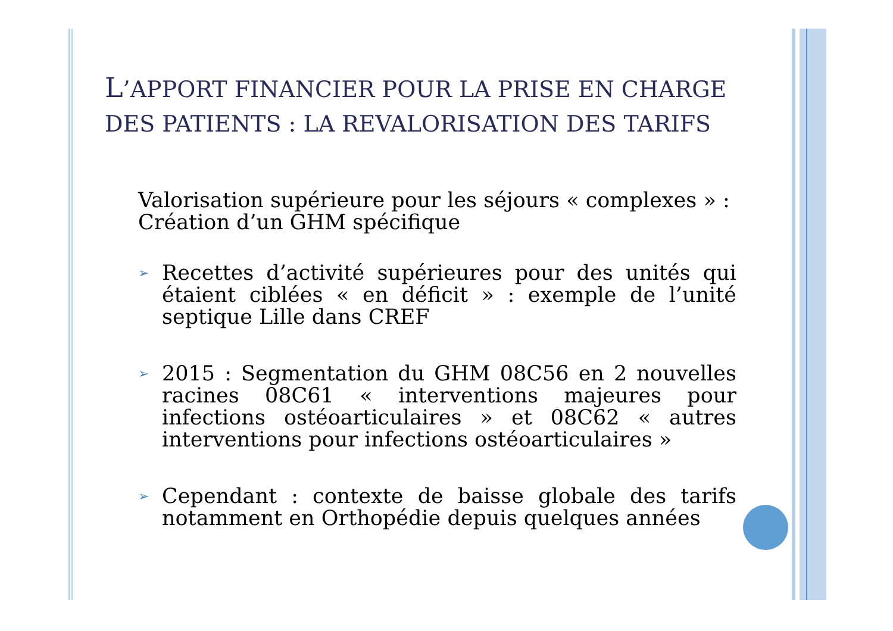L’APPORT FINANCIER POUR LA PRISE EN CHARGE DES PATIENTS : LA REVALORISATION DES TARIFS
Valorisation supérieure pour les séjours « complexes » :
Création d’un GHM spécifique
➢ Recettes d’activité supérieures pour des unités qui étaient ciblées « en déficit » : exemple de l’unité septique Lille dans CREF
➢ 2015 : Segmentation du GHM 08C56 en 2 nouvelles racines 08C61 « interventions majeures pour infections ostéoarticulaires » et 08C62 « autres interventions pour infections ostéoarticulaires »
➢ Cependant : contexte de baisse globale des tarifs notamment en Orthopédie depuis quelques années